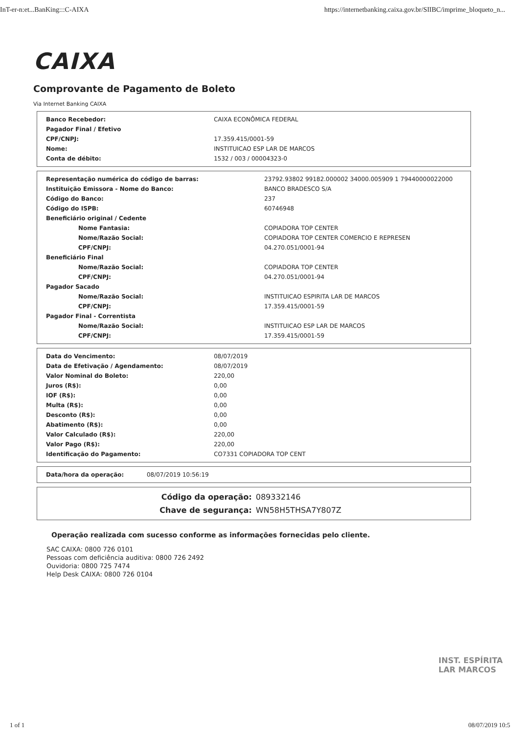InT-er-n:et...BanKing:::C-AIXA https://internetbanking.caixa.gov.br/SIIBC/imprime_bloqueto_n...
CAIXA
Comprovante de Pagamento de Boleto
Via Internet Banking CAIXA
| Banco Recebedor: | CAIXA ECONÔMICA FEDERAL |
| Pagador Final / Efetivo | |
| CPF/CNPJ: | 17.359.415/0001-59 |
| Nome: | INSTITUICAO ESP LAR DE MARCOS |
| Conta de débito: | 1532 / 003 / 00004323-0 |
| Representação numérica do código de barras: | 23792.93802 99182.000002 34000.005909 1 79440000022000 |
| Instituição Emissora - Nome do Banco: | BANCO BRADESCO S/A |
| Código do Banco: | 237 |
| Código do ISPB: | 60746948 |
| Beneficiário original / Cedente | |
| Nome Fantasia: | COPIADORA TOP CENTER |
| Nome/Razão Social: | COPIADORA TOP CENTER COMERCIO E REPRESEN |
| CPF/CNPJ: | 04.270.051/0001-94 |
| Beneficiário Final | |
| Nome/Razão Social: | COPIADORA TOP CENTER |
| CPF/CNPJ: | 04.270.051/0001-94 |
| Pagador Sacado | |
| Nome/Razão Social: | INSTITUICAO ESPIRITA LAR DE MARCOS |
| CPF/CNPJ: | 17.359.415/0001-59 |
| Pagador Final - Correntista | |
| Nome/Razão Social: | INSTITUICAO ESP LAR DE MARCOS |
| CPF/CNPJ: | 17.359.415/0001-59 |
| Data do Vencimento: | 08/07/2019 |
| Data de Efetivação / Agendamento: | 08/07/2019 |
| Valor Nominal do Boleto: | 220,00 |
| Juros (R$): | 0,00 |
| IOF (R$): | 0,00 |
| Multa (R$): | 0,00 |
| Desconto (R$): | 0,00 |
| Abatimento (R$): | 0,00 |
| Valor Calculado (R$): | 220,00 |
| Valor Pago (R$): | 220,00 |
| Identificação do Pagamento: | CO7331 COPIADORA TOP CENT |
| Data/hora da operação: | 08/07/2019 10:56:19 |
| Código da operação: | 089332146 |
| Chave de segurança: | WN58H5THSA7Y807Z |
Operação realizada com sucesso conforme as informações fornecidas pelo cliente.
SAC CAIXA: 0800 726 0101
Pessoas com deficiência auditiva: 0800 726 2492
Ouvidoria: 0800 725 7474
Help Desk CAIXA: 0800 726 0104
INST. ESPÍRITA
LAR MARCOS
1 of 1 08/07/2019 10:5